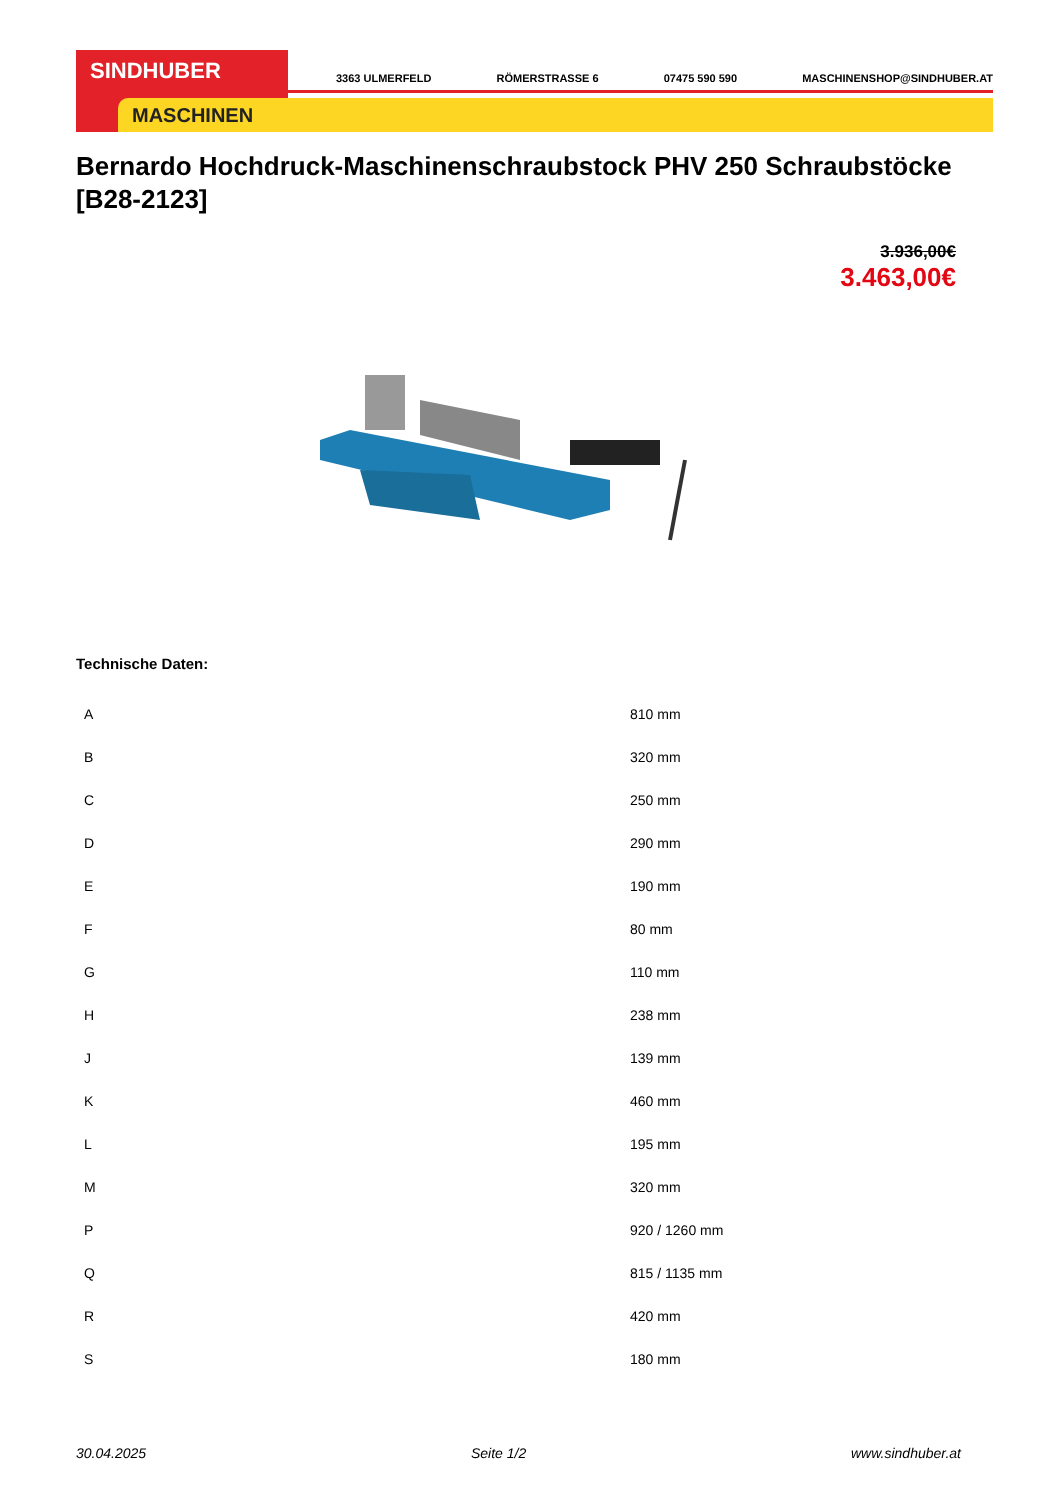SINDHUBER
MASCHINEN
3363 ULMERFELD RÖMERSTRASSE 6 07475 590 590 MASCHINENSHOP@SINDHUBER.AT
Bernardo Hochdruck-Maschinenschraubstock PHV 250 Schraubstöcke [B28-2123]
3.936,00€
3.463,00€
Technische Daten:
| A | 810 mm |
| B | 320 mm |
| C | 250 mm |
| D | 290 mm |
| E | 190 mm |
| F | 80 mm |
| G | 110 mm |
| H | 238 mm |
| J | 139 mm |
| K | 460 mm |
| L | 195 mm |
| M | 320 mm |
| P | 920 / 1260 mm |
| Q | 815 / 1135 mm |
| R | 420 mm |
| S | 180 mm |
30.04.2025 Seite 1/2 www.sindhuber.at